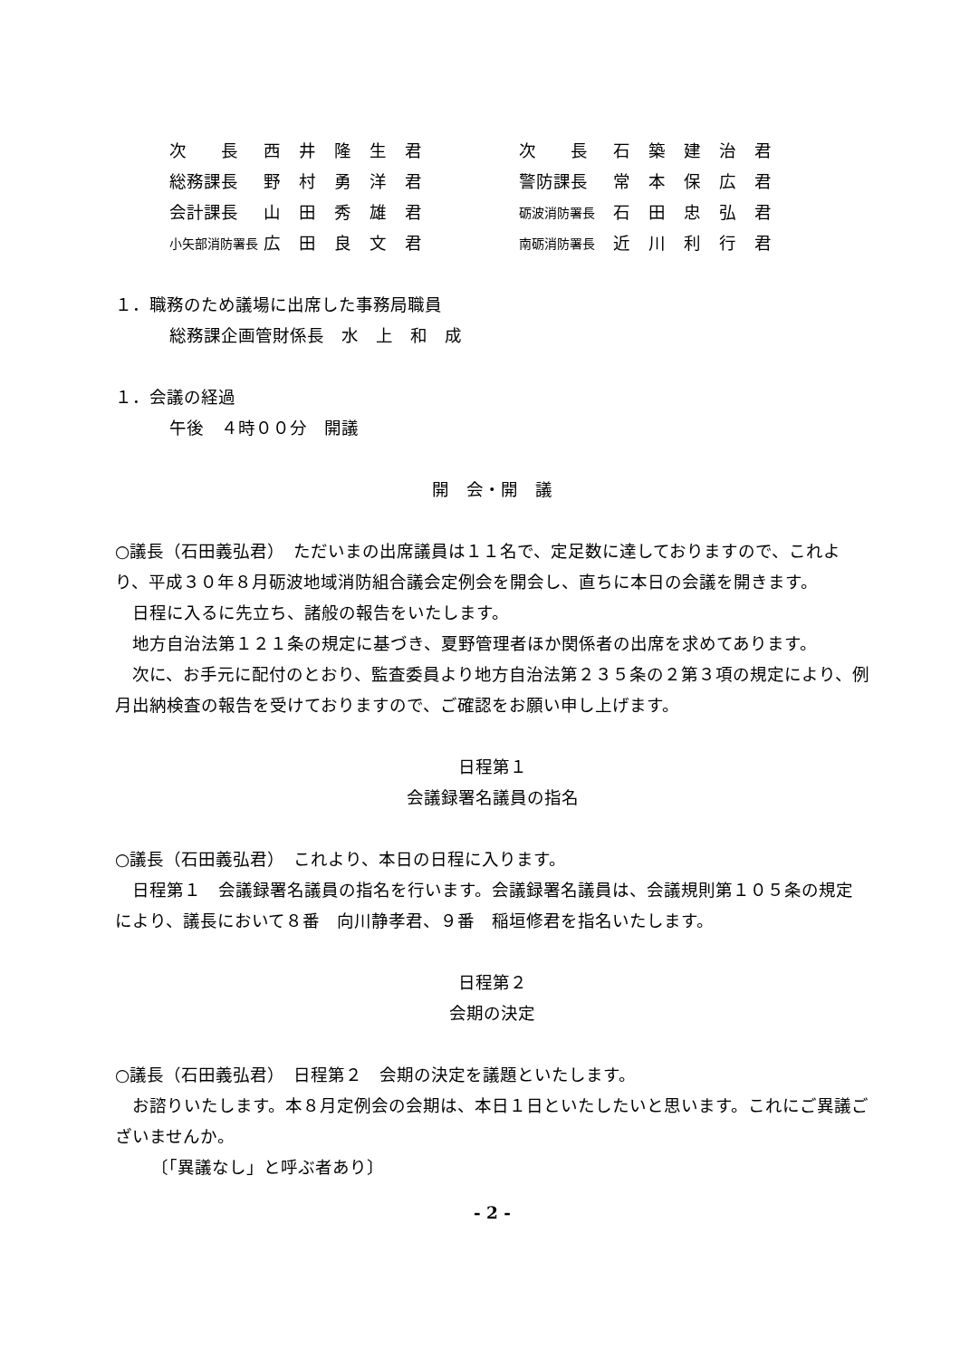| 次 長 | 西井隆生君 | 次 長 | 石築建治君 |
| 総務課長 | 野村勇洋君 | 警防課長 | 常本保広君 |
| 会計課長 | 山田秀雄君 | 砺波消防署長 | 石田忠弘君 |
| 小矢部消防署長 | 広田良文君 | 南砺消防署長 | 近川利行君 |
１．職務のため議場に出席した事務局職員
総務課企画管財係長　水　上　和　成
１．会議の経過
午後　４時００分　開議
開　会・開　議
○議長（石田義弘君）　ただいまの出席議員は１１名で、定足数に達しておりますので、これより、平成３０年８月砺波地域消防組合議会定例会を開会し、直ちに本日の会議を開きます。
日程に入るに先立ち、諸般の報告をいたします。
地方自治法第１２１条の規定に基づき、夏野管理者ほか関係者の出席を求めてあります。
次に、お手元に配付のとおり、監査委員より地方自治法第２３５条の２第３項の規定により、例月出納検査の報告を受けておりますので、ご確認をお願い申し上げます。
日程第１
会議録署名議員の指名
○議長（石田義弘君）　これより、本日の日程に入ります。
日程第１　会議録署名議員の指名を行います。会議録署名議員は、会議規則第１０５条の規定により、議長において８番　向川静孝君、９番　稲垣修君を指名いたします。
日程第２
会期の決定
○議長（石田義弘君）　日程第２　会期の決定を議題といたします。
お諮りいたします。本８月定例会の会期は、本日１日といたしたいと思います。これにご異議ございませんか。
〔「異議なし」と呼ぶ者あり〕
- 2 -